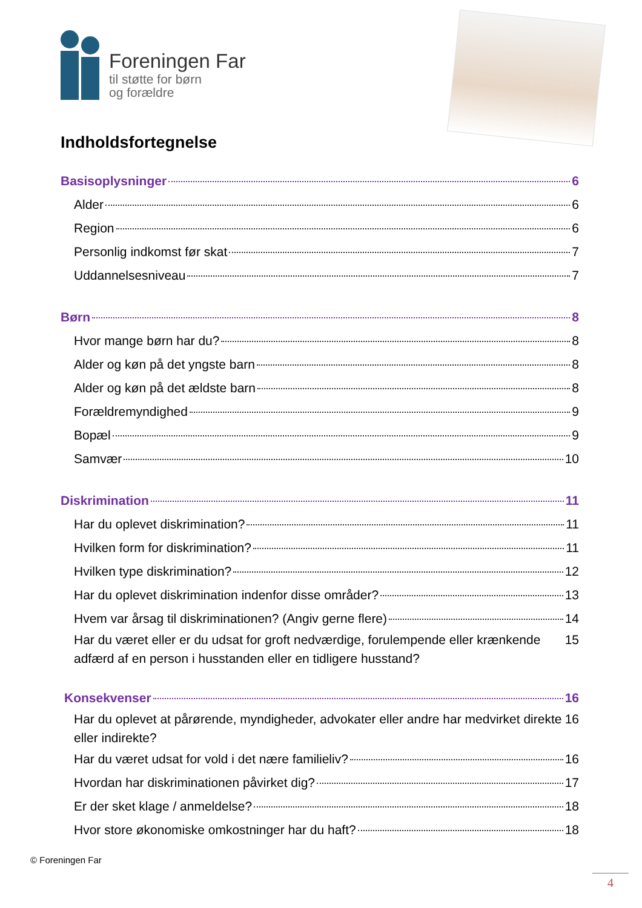Foreningen Far
til støtte for børn
og forældre
Indholdsfortegnelse
Basisoplysninger 6
Alder 6
Region 6
Personlig indkomst før skat 7
Uddannelsesniveau 7
Børn 8
Hvor mange børn har du? 8
Alder og køn på det yngste barn 8
Alder og køn på det ældste barn 8
Forældremyndighed 9
Bopæl 9
Samvær 10
Diskrimination 11
Har du oplevet diskrimination? 11
Hvilken form for diskrimination? 11
Hvilken type diskrimination? 12
Har du oplevet diskrimination indenfor disse områder? 13
Hvem var årsag til diskriminationen? (Angiv gerne flere) 14
Har du været eller er du udsat for groft nedværdige, forulempende eller krænkende adfærd af en person i husstanden eller en tidligere husstand? 15
Konsekvenser 16
Har du oplevet at pårørende, myndigheder, advokater eller andre har medvirket direkte eller indirekte? 16
Har du været udsat for vold i det nære familieliv? 16
Hvordan har diskriminationen påvirket dig? 17
Er der sket klage / anmeldelse? 18
Hvor store økonomiske omkostninger har du haft? 18
© Foreningen Far
4